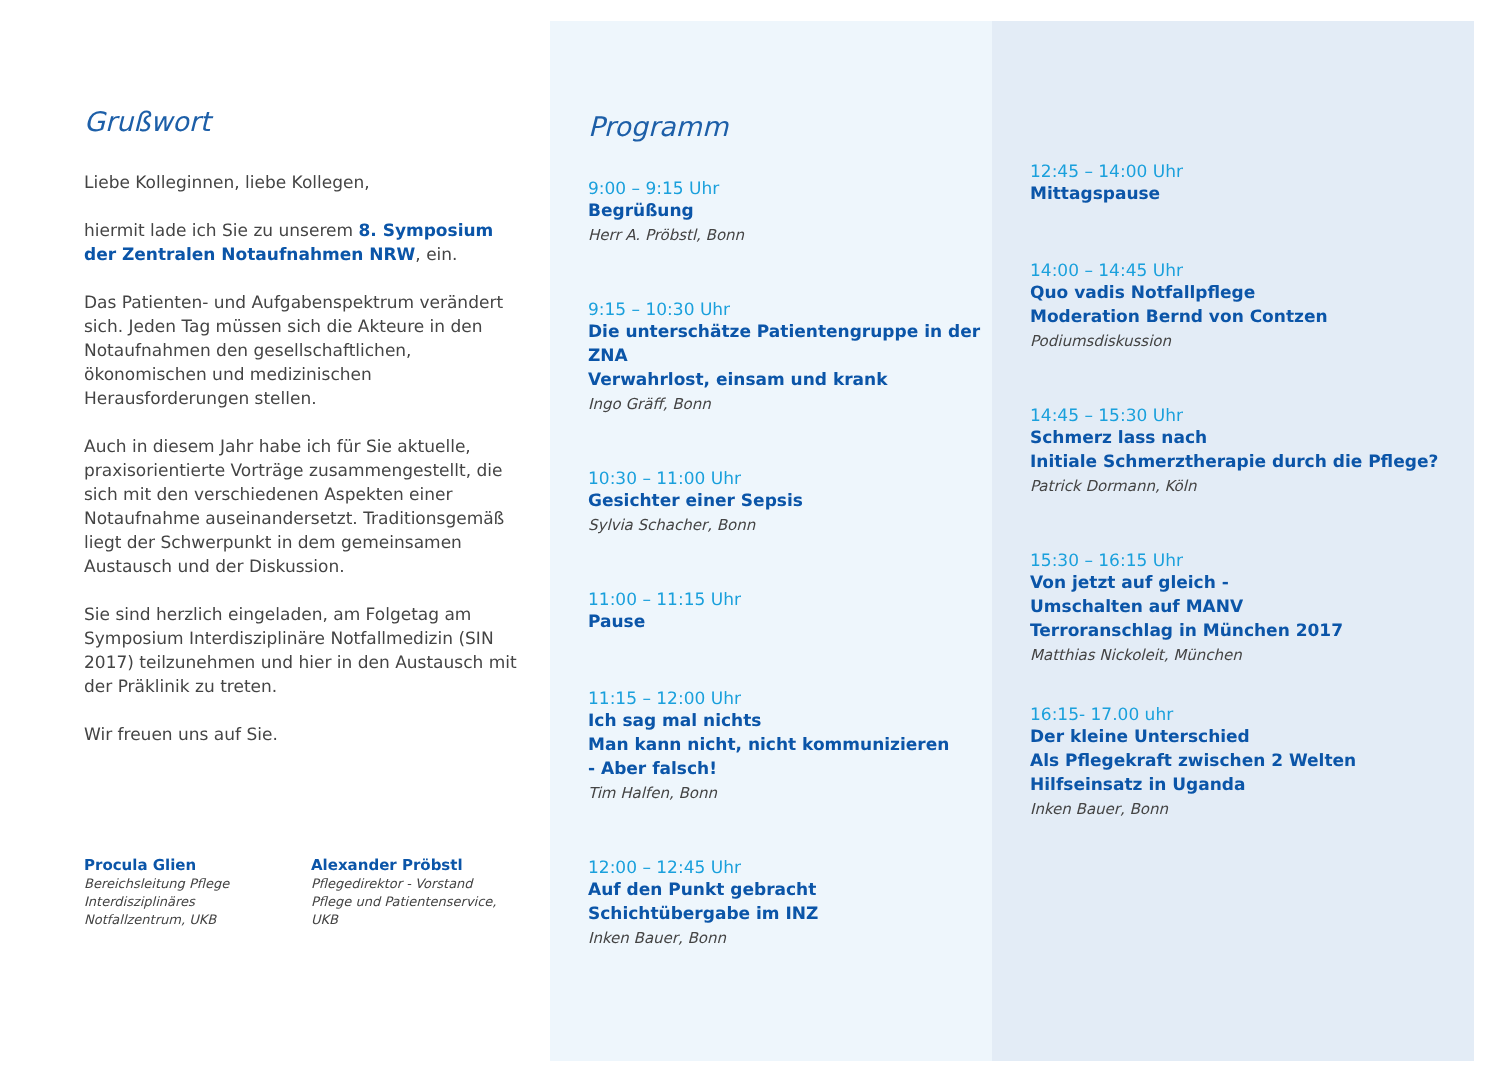Grußwort
Liebe Kolleginnen, liebe Kollegen,
hiermit lade ich Sie zu unserem 8. Symposium der Zentralen Notaufnahmen NRW, ein.
Das Patienten- und Aufgabenspektrum verändert sich. Jeden Tag müssen sich die Akteure in den Notaufnahmen den gesellschaftlichen, ökonomischen und medizinischen Herausforderungen stellen.
Auch in diesem Jahr habe ich für Sie aktuelle, praxisorientierte Vorträge zusammengestellt, die sich mit den verschiedenen Aspekten einer Notaufnahme auseinandersetzt. Traditionsgemäß liegt der Schwerpunkt in dem gemeinsamen Austausch und der Diskussion.
Sie sind herzlich eingeladen, am Folgetag am Symposium Interdisziplinäre Notfallmedizin (SIN 2017) teilzunehmen und hier in den Austausch mit der Präklinik zu treten.
Wir freuen uns auf Sie.
Procula Glien
Bereichsleitung Pflege
Interdisziplinäres Notfallzentrum, UKB
Alexander Pröbstl
Pflegedirektor - Vorstand
Pflege und Patientenservice, UKB
Programm
9:00 – 9:15 Uhr
Begrüßung
Herr A. Pröbstl, Bonn
9:15 – 10:30 Uhr
Die unterschätze Patientengruppe in der ZNA
Verwahrlost, einsam und krank
Ingo Gräff, Bonn
10:30 – 11:00 Uhr
Gesichter einer Sepsis
Sylvia Schacher, Bonn
11:00 – 11:15 Uhr
Pause
11:15 – 12:00 Uhr
Ich sag mal nichts
Man kann nicht, nicht kommunizieren
- Aber falsch!
Tim Halfen, Bonn
12:00 – 12:45 Uhr
Auf den Punkt gebracht
Schichtübergabe im INZ
Inken Bauer, Bonn
12:45 – 14:00 Uhr
Mittagspause
14:00 – 14:45 Uhr
Quo vadis Notfallpflege
Moderation Bernd von Contzen
Podiumsdiskussion
14:45 – 15:30 Uhr
Schmerz lass nach
Initiale Schmerztherapie durch die Pflege?
Patrick Dormann, Köln
15:30 – 16:15 Uhr
Von jetzt auf gleich -
Umschalten auf MANV
Terroranschlag in München 2017
Matthias Nickoleit, München
16:15- 17.00 uhr
Der kleine Unterschied
Als Pflegekraft zwischen 2 Welten
Hilfseinsatz in Uganda
Inken Bauer, Bonn